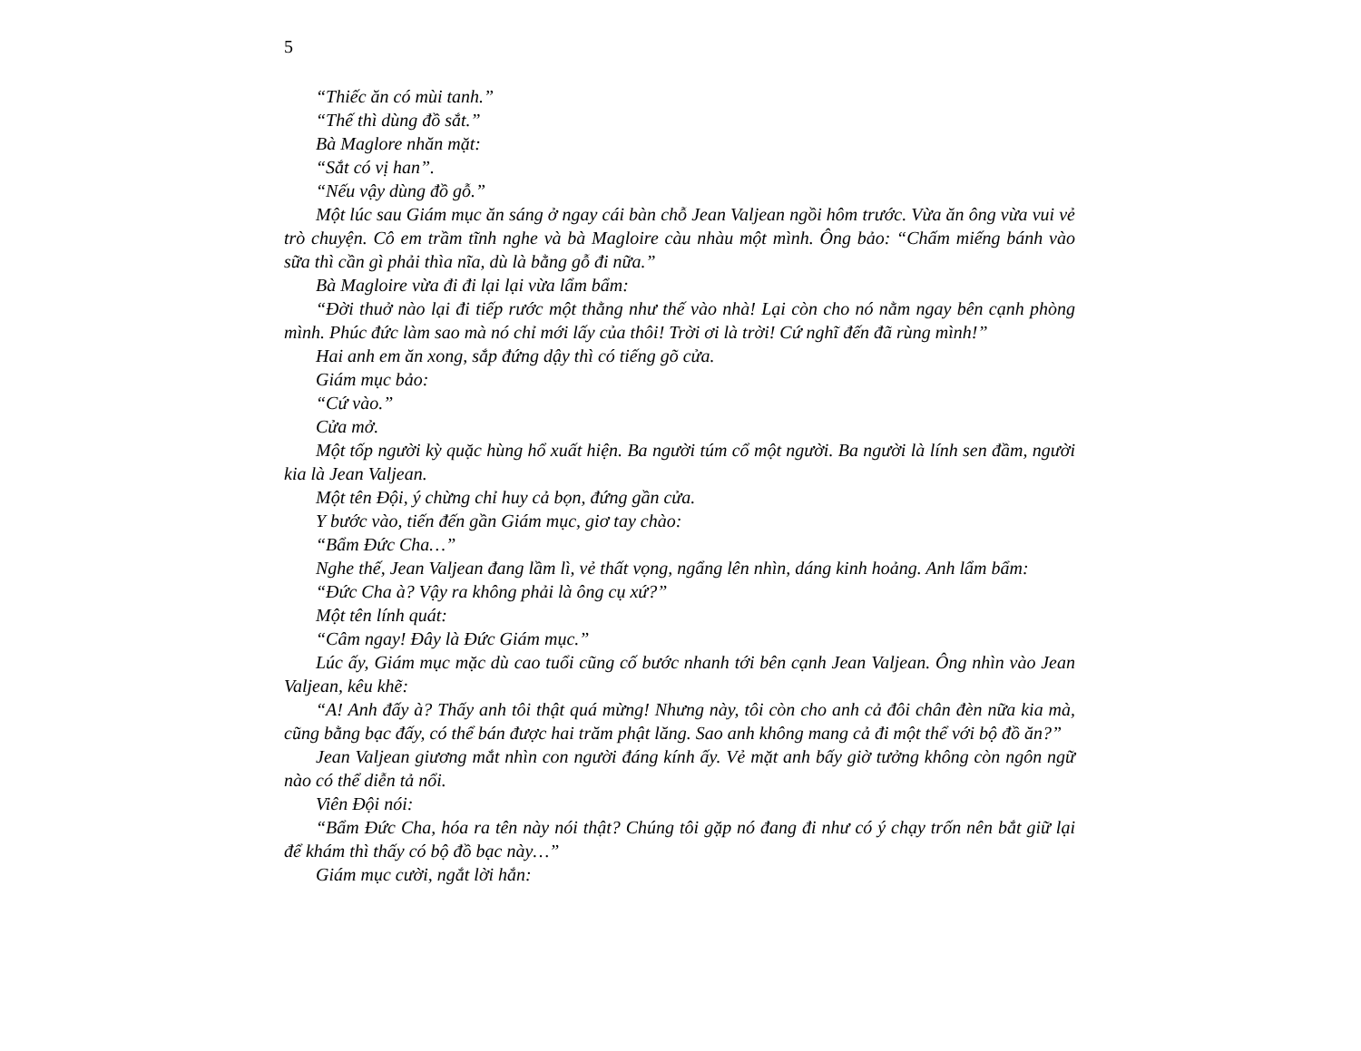5
“Thiếc ăn có mùi tanh.”
“Thế thì dùng đồ sắt.”
Bà Maglore nhăn mặt:
“Sắt có vị han”.
“Nếu vậy dùng đồ gỗ.”
Một lúc sau Giám mục ăn sáng ở ngay cái bàn chỗ Jean Valjean ngồi hôm trước. Vừa ăn ông vừa vui vẻ trò chuyện. Cô em trầm tĩnh nghe và bà Magloire càu nhàu một mình. Ông bảo: “Chấm miếng bánh vào sữa thì cần gì phải thìa nĩa, dù là bằng gỗ đi nữa.”
Bà Magloire vừa đi đi lại lại vừa lẩm bẩm:
“Đời thuở nào lại đi tiếp rước một thằng như thế vào nhà! Lại còn cho nó nằm ngay bên cạnh phòng mình. Phúc đức làm sao mà nó chỉ mới lấy của thôi! Trời ơi là trời! Cứ nghĩ đến đã rùng mình!”
Hai anh em ăn xong, sắp đứng dậy thì có tiếng gõ cửa.
Giám mục bảo:
“Cứ vào.”
Cửa mở.
Một tốp người kỳ quặc hùng hổ xuất hiện. Ba người túm cổ một người. Ba người là lính sen đầm, người kia là Jean Valjean.
Một tên Đội, ý chừng chỉ huy cả bọn, đứng gần cửa.
Y bước vào, tiến đến gần Giám mục, giơ tay chào:
“Bẩm Đức Cha…”
Nghe thế, Jean Valjean đang lầm lì, vẻ thất vọng, ngẩng lên nhìn, dáng kinh hoảng. Anh lẩm bẩm:
“Đức Cha à? Vậy ra không phải là ông cụ xứ?”
Một tên lính quát:
“Câm ngay! Đây là Đức Giám mục.”
Lúc ấy, Giám mục mặc dù cao tuổi cũng cố bước nhanh tới bên cạnh Jean Valjean. Ông nhìn vào Jean Valjean, kêu khẽ:
“A! Anh đấy à? Thấy anh tôi thật quá mừng! Nhưng này, tôi còn cho anh cả đôi chân đèn nữa kia mà, cũng bằng bạc đấy, có thể bán được hai trăm phật lăng. Sao anh không mang cả đi một thể với bộ đồ ăn?”
Jean Valjean giương mắt nhìn con người đáng kính ấy. Vẻ mặt anh bấy giờ tưởng không còn ngôn ngữ nào có thể diễn tả nổi.
Viên Đội nói:
“Bẩm Đức Cha, hóa ra tên này nói thật? Chúng tôi gặp nó đang đi như có ý chạy trốn nên bắt giữ lại để khám thì thấy có bộ đồ bạc này…”
Giám mục cười, ngắt lời hắn: